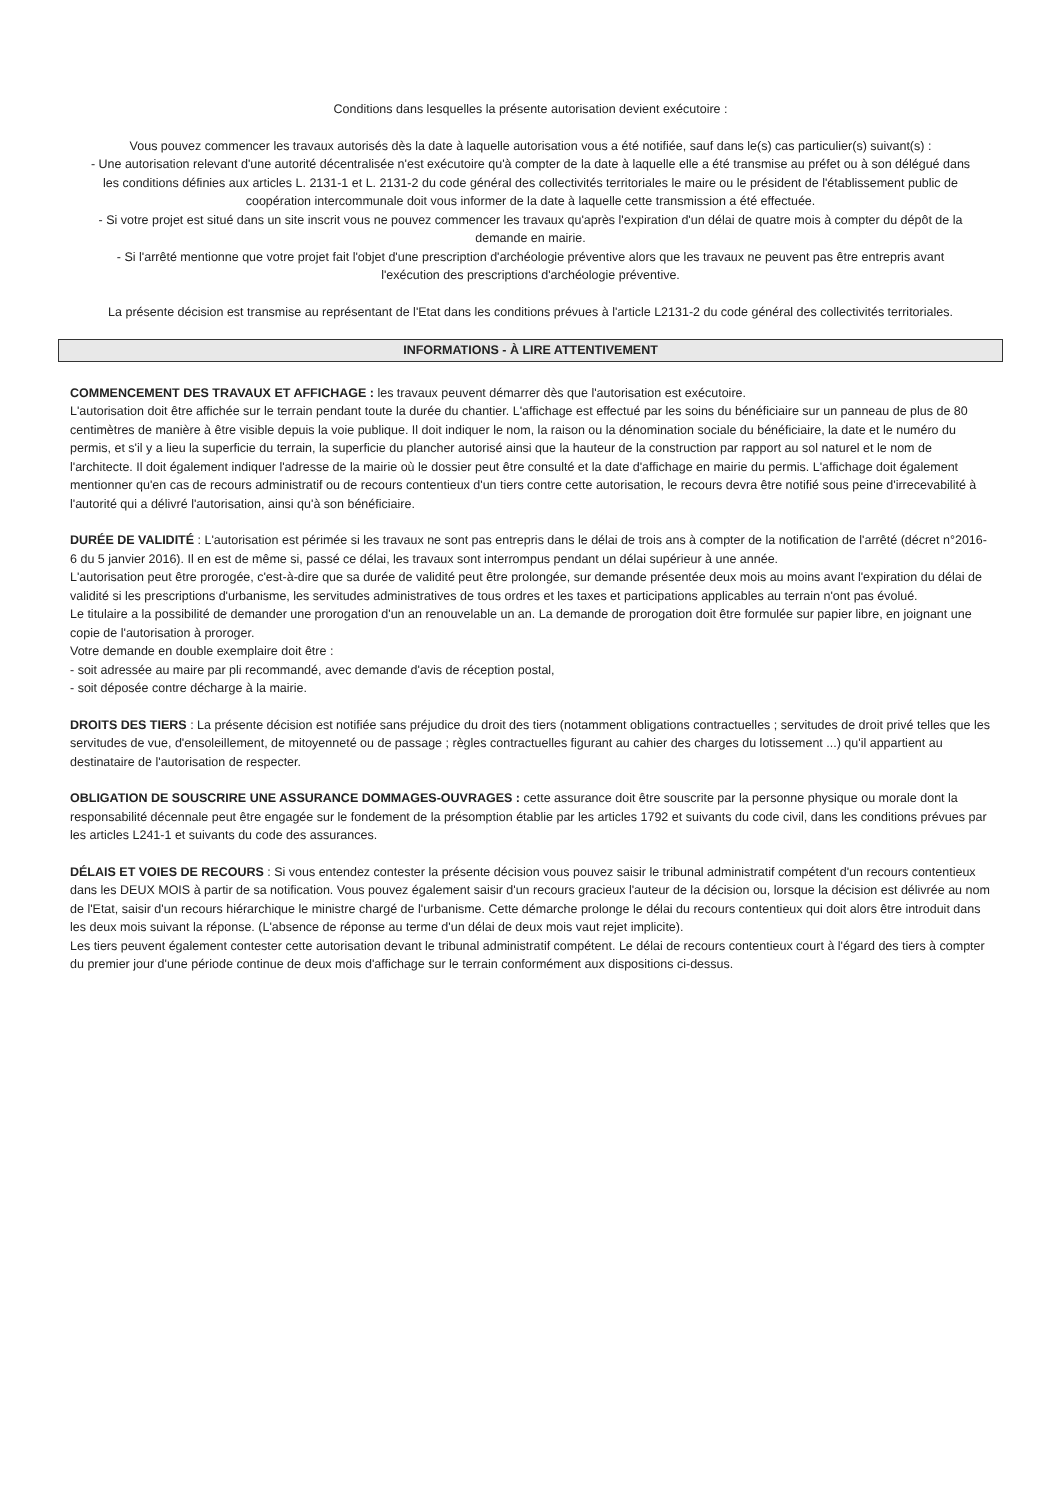Conditions dans lesquelles la présente autorisation devient exécutoire :
Vous pouvez commencer les travaux autorisés dès la date à laquelle autorisation vous a été notifiée, sauf dans le(s) cas particulier(s) suivant(s) :
- Une autorisation relevant d'une autorité décentralisée n'est exécutoire qu'à compter de la date à laquelle elle a été transmise au préfet ou à son délégué dans les conditions définies aux articles L. 2131-1 et L. 2131-2 du code général des collectivités territoriales le maire ou le président de l'établissement public de coopération intercommunale doit vous informer de la date à laquelle cette transmission a été effectuée.
- Si votre projet est situé dans un site inscrit vous ne pouvez commencer les travaux qu'après l'expiration d'un délai de quatre mois à compter du dépôt de la demande en mairie.
- Si l'arrêté mentionne que votre projet fait l'objet d'une prescription d'archéologie préventive alors que les travaux ne peuvent pas être entrepris avant l'exécution des prescriptions d'archéologie préventive.
La présente décision est transmise au représentant de l'Etat dans les conditions prévues à l'article L2131-2 du code général des collectivités territoriales.
INFORMATIONS - À LIRE ATTENTIVEMENT
COMMENCEMENT DES TRAVAUX ET AFFICHAGE : les travaux peuvent démarrer dès que l'autorisation est exécutoire.
L'autorisation doit être affichée sur le terrain pendant toute la durée du chantier. L'affichage est effectué par les soins du bénéficiaire sur un panneau de plus de 80 centimètres de manière à être visible depuis la voie publique. Il doit indiquer le nom, la raison ou la dénomination sociale du bénéficiaire, la date et le numéro du permis, et s'il y a lieu la superficie du terrain, la superficie du plancher autorisé ainsi que la hauteur de la construction par rapport au sol naturel et le nom de l'architecte. Il doit également indiquer l'adresse de la mairie où le dossier peut être consulté et la date d'affichage en mairie du permis. L'affichage doit également mentionner qu'en cas de recours administratif ou de recours contentieux d'un tiers contre cette autorisation, le recours devra être notifié sous peine d'irrecevabilité à l'autorité qui a délivré l'autorisation, ainsi qu'à son bénéficiaire.
DURÉE DE VALIDITÉ : L'autorisation est périmée si les travaux ne sont pas entrepris dans le délai de trois ans à compter de la notification de l'arrêté (décret n°2016-6 du 5 janvier 2016). Il en est de même si, passé ce délai, les travaux sont interrompus pendant un délai supérieur à une année.
L'autorisation peut être prorogée, c'est-à-dire que sa durée de validité peut être prolongée, sur demande présentée deux mois au moins avant l'expiration du délai de validité si les prescriptions d'urbanisme, les servitudes administratives de tous ordres et les taxes et participations applicables au terrain n'ont pas évolué.
Le titulaire a la possibilité de demander une prorogation d'un an renouvelable un an. La demande de prorogation doit être formulée sur papier libre, en joignant une copie de l'autorisation à proroger.
Votre demande en double exemplaire doit être :
- soit adressée au maire par pli recommandé, avec demande d'avis de réception postal,
- soit déposée contre décharge à la mairie.
DROITS DES TIERS : La présente décision est notifiée sans préjudice du droit des tiers (notamment obligations contractuelles ; servitudes de droit privé telles que les servitudes de vue, d'ensoleillement, de mitoyenneté ou de passage ; règles contractuelles figurant au cahier des charges du lotissement ...) qu'il appartient au destinataire de l'autorisation de respecter.
OBLIGATION DE SOUSCRIRE UNE ASSURANCE DOMMAGES-OUVRAGES : cette assurance doit être souscrite par la personne physique ou morale dont la responsabilité décennale peut être engagée sur le fondement de la présomption établie par les articles 1792 et suivants du code civil, dans les conditions prévues par les articles L241-1 et suivants du code des assurances.
DÉLAIS ET VOIES DE RECOURS : Si vous entendez contester la présente décision vous pouvez saisir le tribunal administratif compétent d'un recours contentieux dans les DEUX MOIS à partir de sa notification. Vous pouvez également saisir d'un recours gracieux l'auteur de la décision ou, lorsque la décision est délivrée au nom de l'Etat, saisir d'un recours hiérarchique le ministre chargé de l'urbanisme. Cette démarche prolonge le délai du recours contentieux qui doit alors être introduit dans les deux mois suivant la réponse. (L'absence de réponse au terme d'un délai de deux mois vaut rejet implicite).
Les tiers peuvent également contester cette autorisation devant le tribunal administratif compétent. Le délai de recours contentieux court à l'égard des tiers à compter du premier jour d'une période continue de deux mois d'affichage sur le terrain conformément aux dispositions ci-dessus.